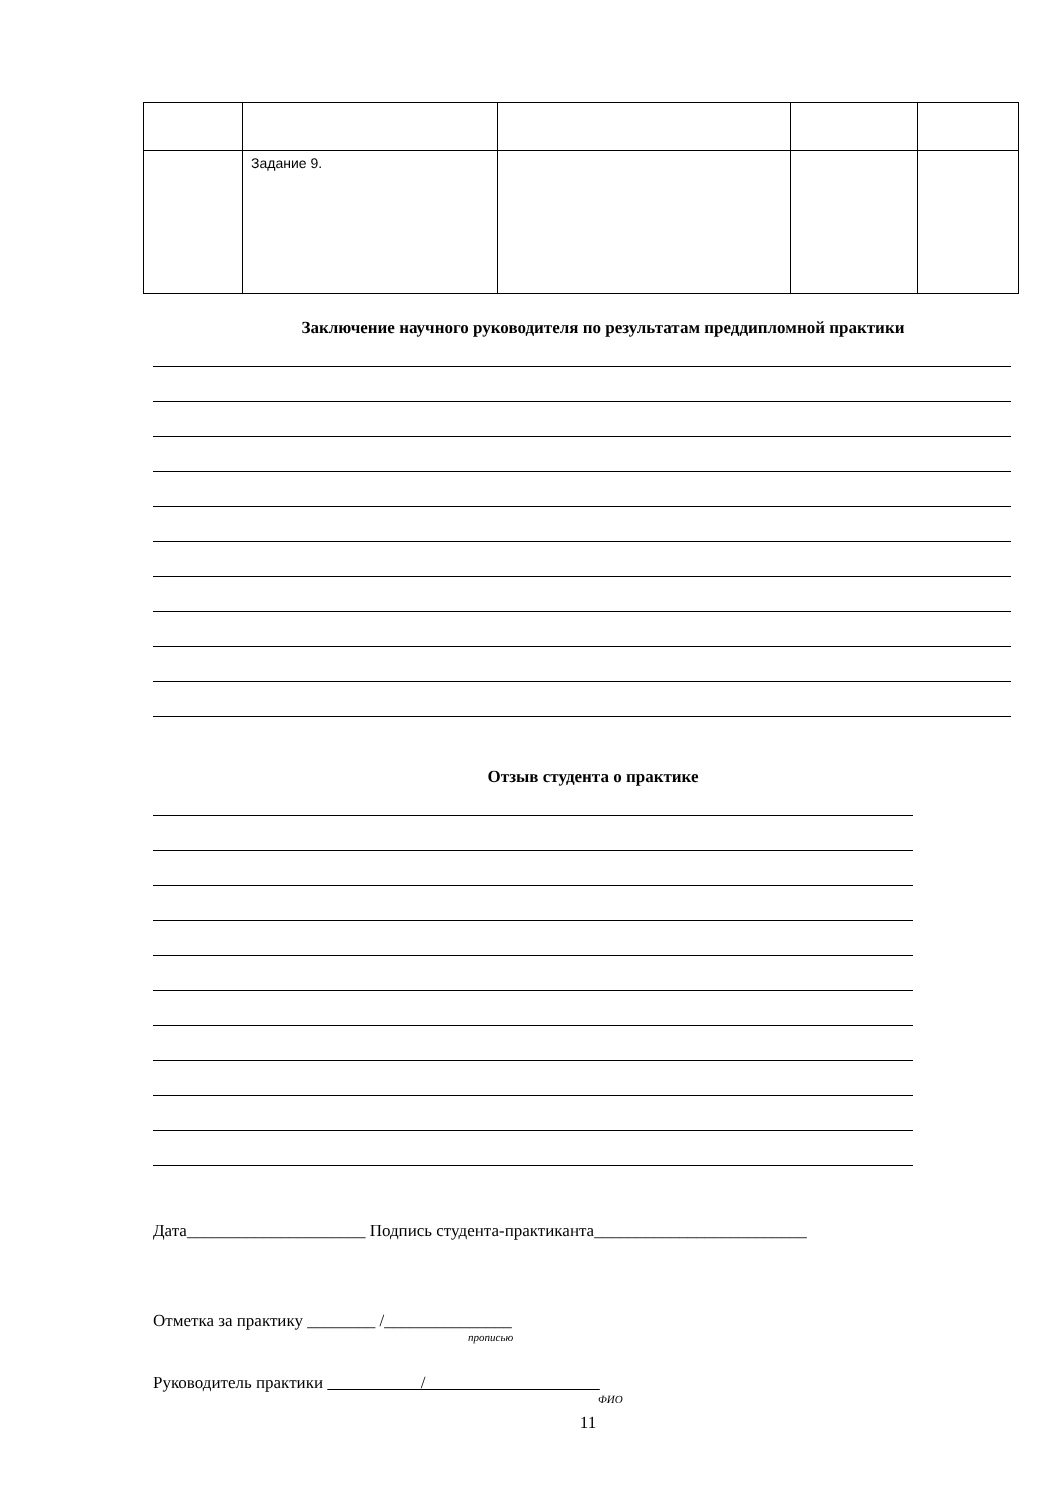| | Задание 9. | | | |
Заключение научного руководителя по результатам преддипломной практики
Отзыв студента о практике
Дата_____________________ Подпись студента-практиканта_________________________
Отметка за практику ________ /_______________
прописью
Руководитель практики /
ФИО
11